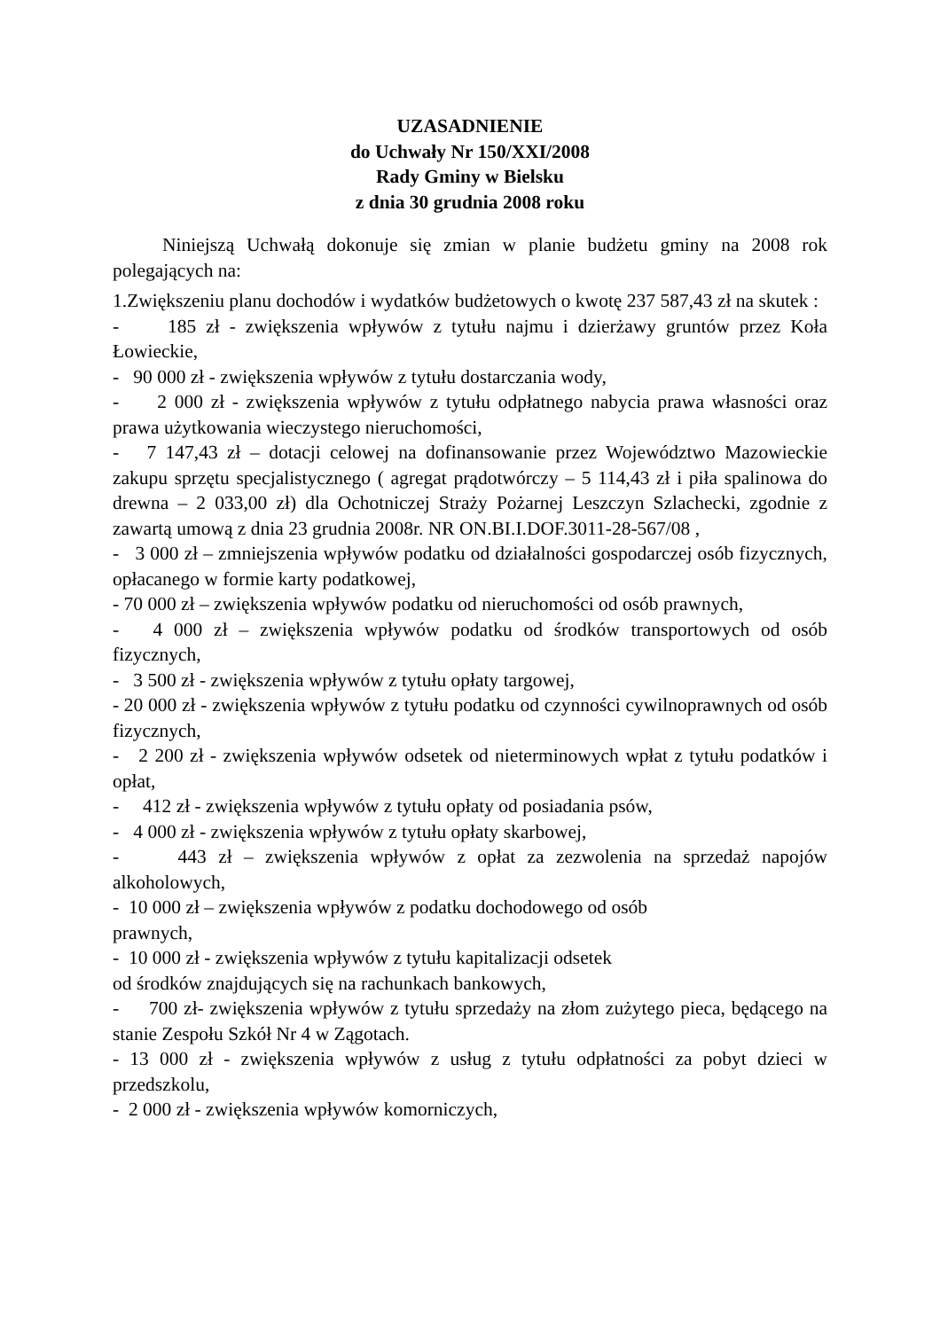UZASADNIENIE
do Uchwały Nr 150/XXI/2008
Rady Gminy w Bielsku
z dnia 30 grudnia 2008 roku
Niniejszą Uchwałą dokonuje się zmian w planie budżetu gminy na 2008 rok polegających na:
1.Zwiększeniu planu dochodów i wydatków budżetowych o kwotę 237 587,43 zł na skutek :
- 185 zł - zwiększenia wpływów z tytułu najmu i dzierżawy gruntów przez Koła Łowieckie,
- 90 000 zł - zwiększenia wpływów z tytułu dostarczania wody,
- 2 000 zł - zwiększenia wpływów z tytułu odpłatnego nabycia prawa własności oraz prawa użytkowania wieczystego nieruchomości,
- 7 147,43 zł – dotacji celowej na dofinansowanie przez Województwo Mazowieckie zakupu sprzętu specjalistycznego ( agregat prądotwórczy – 5 114,43 zł i piła spalinowa do drewna – 2 033,00 zł) dla Ochotniczej Straży Pożarnej Leszczyn Szlachecki, zgodnie z zawartą umową z dnia 23 grudnia 2008r. NR ON.BI.I.DOF.3011-28-567/08 ,
- 3 000 zł – zmniejszenia wpływów podatku od działalności gospodarczej osób fizycznych, opłacanego w formie karty podatkowej,
- 70 000 zł – zwiększenia wpływów podatku od nieruchomości od osób prawnych,
- 4 000 zł – zwiększenia wpływów podatku od środków transportowych od osób fizycznych,
- 3 500 zł - zwiększenia wpływów z tytułu opłaty targowej,
- 20 000 zł - zwiększenia wpływów z tytułu podatku od czynności cywilnoprawnych od osób fizycznych,
- 2 200 zł - zwiększenia wpływów odsetek od nieterminowych wpłat z tytułu podatków i opłat,
- 412 zł - zwiększenia wpływów z tytułu opłaty od posiadania psów,
- 4 000 zł - zwiększenia wpływów z tytułu opłaty skarbowej,
- 443 zł – zwiększenia wpływów z opłat za zezwolenia na sprzedaż napojów alkoholowych,
- 10 000 zł – zwiększenia wpływów z podatku dochodowego od osób
prawnych,
- 10 000 zł - zwiększenia wpływów z tytułu kapitalizacji odsetek
od środków znajdujących się na rachunkach bankowych,
- 700 zł- zwiększenia wpływów z tytułu sprzedaży na złom zużytego pieca, będącego na stanie Zespołu Szkół Nr 4 w Zągotach.
- 13 000 zł - zwiększenia wpływów z usług z tytułu odpłatności za pobyt dzieci w przedszkolu,
- 2 000 zł - zwiększenia wpływów komorniczych,